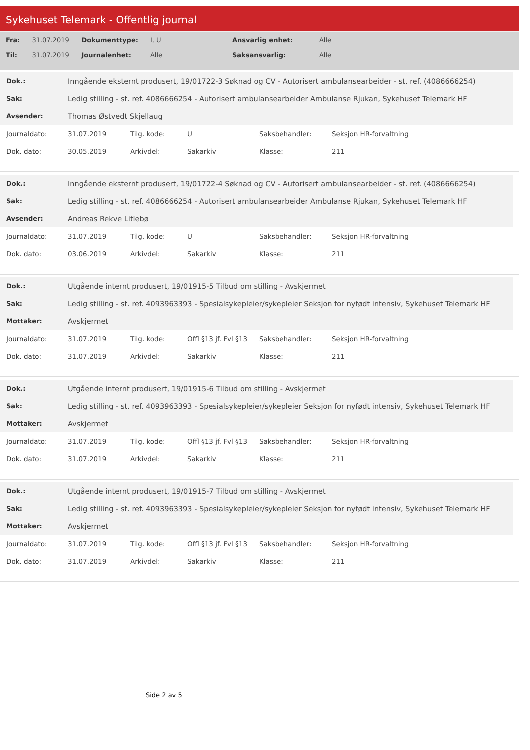Sykehuset Telemark - Offentlig journal
| Fra: | 31.07.2019 | Dokumenttype: | I, U | Ansvarlig enhet: | Alle |
| Til: | 31.07.2019 | Journalenhet: | Alle | Saksansvarlig: | Alle |
| Dok.: | Inngående eksternt produsert, 19/01722-3 Søknad og CV - Autorisert ambulansearbeider - st. ref. (4086666254) |
| Sak: | Ledig stilling - st. ref. 4086666254 - Autorisert ambulansearbeider Ambulanse Rjukan, Sykehuset Telemark HF |
| Avsender: | Thomas Østvedt Skjellaug |
| Journaldato: | 31.07.2019 | Tilg. kode: | U | Saksbehandler: | Seksjon HR-forvaltning |
| Dok. dato: | 30.05.2019 | Arkivdel: | Sakarkiv | Klasse: | 211 |
| Dok.: | Inngående eksternt produsert, 19/01722-4 Søknad og CV - Autorisert ambulansearbeider - st. ref. (4086666254) |
| Sak: | Ledig stilling - st. ref. 4086666254 - Autorisert ambulansearbeider Ambulanse Rjukan, Sykehuset Telemark HF |
| Avsender: | Andreas Rekve Litlebø |
| Journaldato: | 31.07.2019 | Tilg. kode: | U | Saksbehandler: | Seksjon HR-forvaltning |
| Dok. dato: | 03.06.2019 | Arkivdel: | Sakarkiv | Klasse: | 211 |
| Dok.: | Utgående internt produsert, 19/01915-5 Tilbud om stilling - Avskjermet |
| Sak: | Ledig stilling - st. ref. 4093963393 - Spesialsykepleier/sykepleier Seksjon for nyfødt intensiv, Sykehuset Telemark HF |
| Mottaker: | Avskjermet |
| Journaldato: | 31.07.2019 | Tilg. kode: | Offl §13 jf. Fvl §13 | Saksbehandler: | Seksjon HR-forvaltning |
| Dok. dato: | 31.07.2019 | Arkivdel: | Sakarkiv | Klasse: | 211 |
| Dok.: | Utgående internt produsert, 19/01915-6 Tilbud om stilling - Avskjermet |
| Sak: | Ledig stilling - st. ref. 4093963393 - Spesialsykepleier/sykepleier Seksjon for nyfødt intensiv, Sykehuset Telemark HF |
| Mottaker: | Avskjermet |
| Journaldato: | 31.07.2019 | Tilg. kode: | Offl §13 jf. Fvl §13 | Saksbehandler: | Seksjon HR-forvaltning |
| Dok. dato: | 31.07.2019 | Arkivdel: | Sakarkiv | Klasse: | 211 |
| Dok.: | Utgående internt produsert, 19/01915-7 Tilbud om stilling - Avskjermet |
| Sak: | Ledig stilling - st. ref. 4093963393 - Spesialsykepleier/sykepleier Seksjon for nyfødt intensiv, Sykehuset Telemark HF |
| Mottaker: | Avskjermet |
| Journaldato: | 31.07.2019 | Tilg. kode: | Offl §13 jf. Fvl §13 | Saksbehandler: | Seksjon HR-forvaltning |
| Dok. dato: | 31.07.2019 | Arkivdel: | Sakarkiv | Klasse: | 211 |
Side 2 av 5